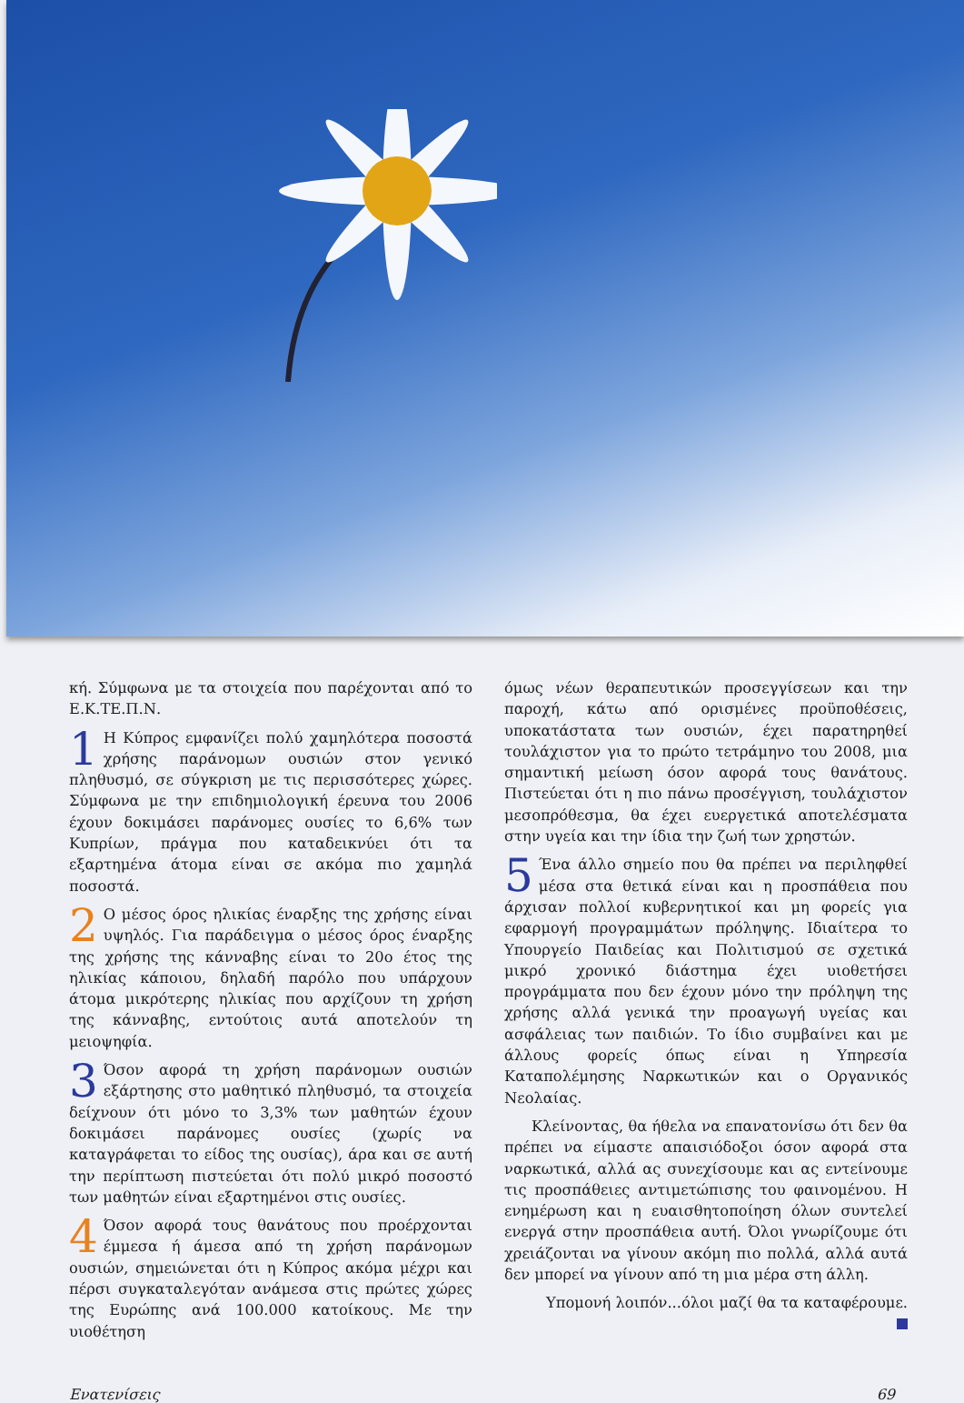κή. Σύμφωνα με τα στοιχεία που παρέχονται από το Ε.Κ.ΤΕ.Π.Ν.
1 Η Κύπρος εμφανίζει πολύ χαμηλότερα ποσοστά χρήσης παράνομων ουσιών στον γενικό πληθυσμό, σε σύγκριση με τις περισσότερες χώρες. Σύμφωνα με την επιδημιολογική έρευνα του 2006 έχουν δοκιμάσει παράνομες ουσίες το 6,6% των Κυπρίων, πράγμα που καταδεικνύει ότι τα εξαρτημένα άτομα είναι σε ακόμα πιο χαμηλά ποσοστά.
2 Ο μέσος όρος ηλικίας έναρξης της χρήσης είναι υψηλός. Για παράδειγμα ο μέσος όρος έναρξης της χρήσης της κάνναβης είναι το 20ο έτος της ηλικίας κάποιου, δηλαδή παρόλο που υπάρχουν άτομα μικρότερης ηλικίας που αρχίζουν τη χρήση της κάνναβης, εντούτοις αυτά αποτελούν τη μειοψηφία.
3 Όσον αφορά τη χρήση παράνομων ουσιών εξάρτησης στο μαθητικό πληθυσμό, τα στοιχεία δείχνουν ότι μόνο το 3,3% των μαθητών έχουν δοκιμάσει παράνομες ουσίες (χωρίς να καταγράφεται το είδος της ουσίας), άρα και σε αυτή την περίπτωση πιστεύεται ότι πολύ μικρό ποσοστό των μαθητών είναι εξαρτημένοι στις ουσίες.
4 Όσον αφορά τους θανάτους που προέρχονται έμμεσα ή άμεσα από τη χρήση παράνομων ουσιών, σημειώνεται ότι η Κύπρος ακόμα μέχρι και πέρσι συγκαταλεγόταν ανάμεσα στις πρώτες χώρες της Ευρώπης ανά 100.000 κατοίκους. Με την υιοθέτηση
όμως νέων θεραπευτικών προσεγγίσεων και την παροχή, κάτω από ορισμένες προϋποθέσεις, υποκατάστατα των ουσιών, έχει παρατηρηθεί τουλάχιστον για το πρώτο τετράμηνο του 2008, μια σημαντική μείωση όσον αφορά τους θανάτους. Πιστεύεται ότι η πιο πάνω προσέγγιση, τουλάχιστον μεσοπρόθεσμα, θα έχει ευεργετικά αποτελέσματα στην υγεία και την ίδια την ζωή των χρηστών.
5 Ένα άλλο σημείο που θα πρέπει να περιληφθεί μέσα στα θετικά είναι και η προσπάθεια που άρχισαν πολλοί κυβερνητικοί και μη φορείς για εφαρμογή προγραμμάτων πρόληψης. Ιδιαίτερα το Υπουργείο Παιδείας και Πολιτισμού σε σχετικά μικρό χρονικό διάστημα έχει υιοθετήσει προγράμματα που δεν έχουν μόνο την πρόληψη της χρήσης αλλά γενικά την προαγωγή υγείας και ασφάλειας των παιδιών. Το ίδιο συμβαίνει και με άλλους φορείς όπως είναι η Υπηρεσία Καταπολέμησης Ναρκωτικών και ο Οργανικός Νεολαίας.
Κλείνοντας, θα ήθελα να επανατονίσω ότι δεν θα πρέπει να είμαστε απαισιόδοξοι όσον αφορά στα ναρκωτικά, αλλά ας συνεχίσουμε και ας εντείνουμε τις προσπάθειες αντιμετώπισης του φαινομένου. Η ενημέρωση και η ευαισθητοποίηση όλων συντελεί ενεργά στην προσπάθεια αυτή. Όλοι γνωρίζουμε ότι χρειάζονται να γίνουν ακόμη πιο πολλά, αλλά αυτά δεν μπορεί να γίνουν από τη μια μέρα στη άλλη.
Υπομονή λοιπόν...όλοι μαζί θα τα καταφέρουμε.
Ενατενίσεις 69